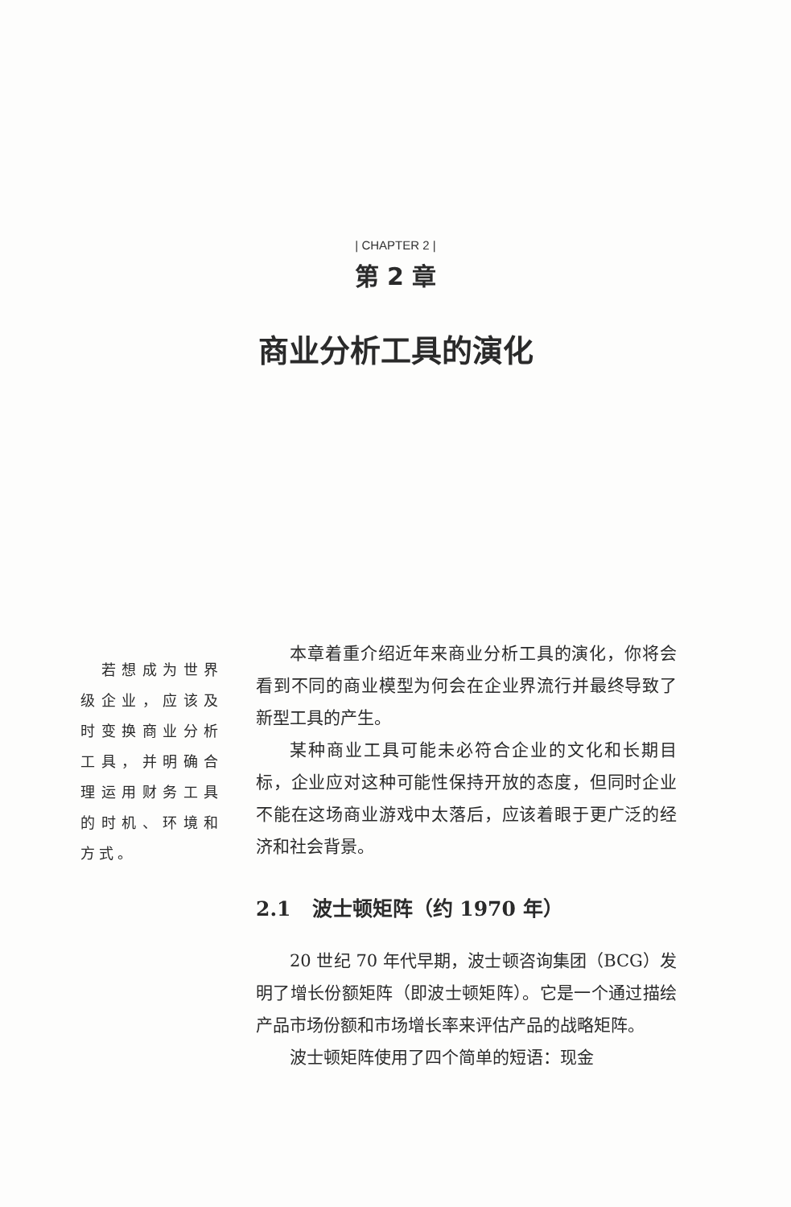| CHAPTER 2 |
第 2 章
商业分析工具的演化
　若想成为世界级企业，应该及时变换商业分析工具，并明确合理运用财务工具的时机、环境和方式。
本章着重介绍近年来商业分析工具的演化，你将会看到不同的商业模型为何会在企业界流行并最终导致了新型工具的产生。
某种商业工具可能未必符合企业的文化和长期目标，企业应对这种可能性保持开放的态度，但同时企业不能在这场商业游戏中太落后，应该着眼于更广泛的经济和社会背景。
2.1 波士顿矩阵（约 1970 年）
20 世纪 70 年代早期，波士顿咨询集团（BCG）发明了增长份额矩阵（即波士顿矩阵）。它是一个通过描绘产品市场份额和市场增长率来评估产品的战略矩阵。
波士顿矩阵使用了四个简单的短语：现金